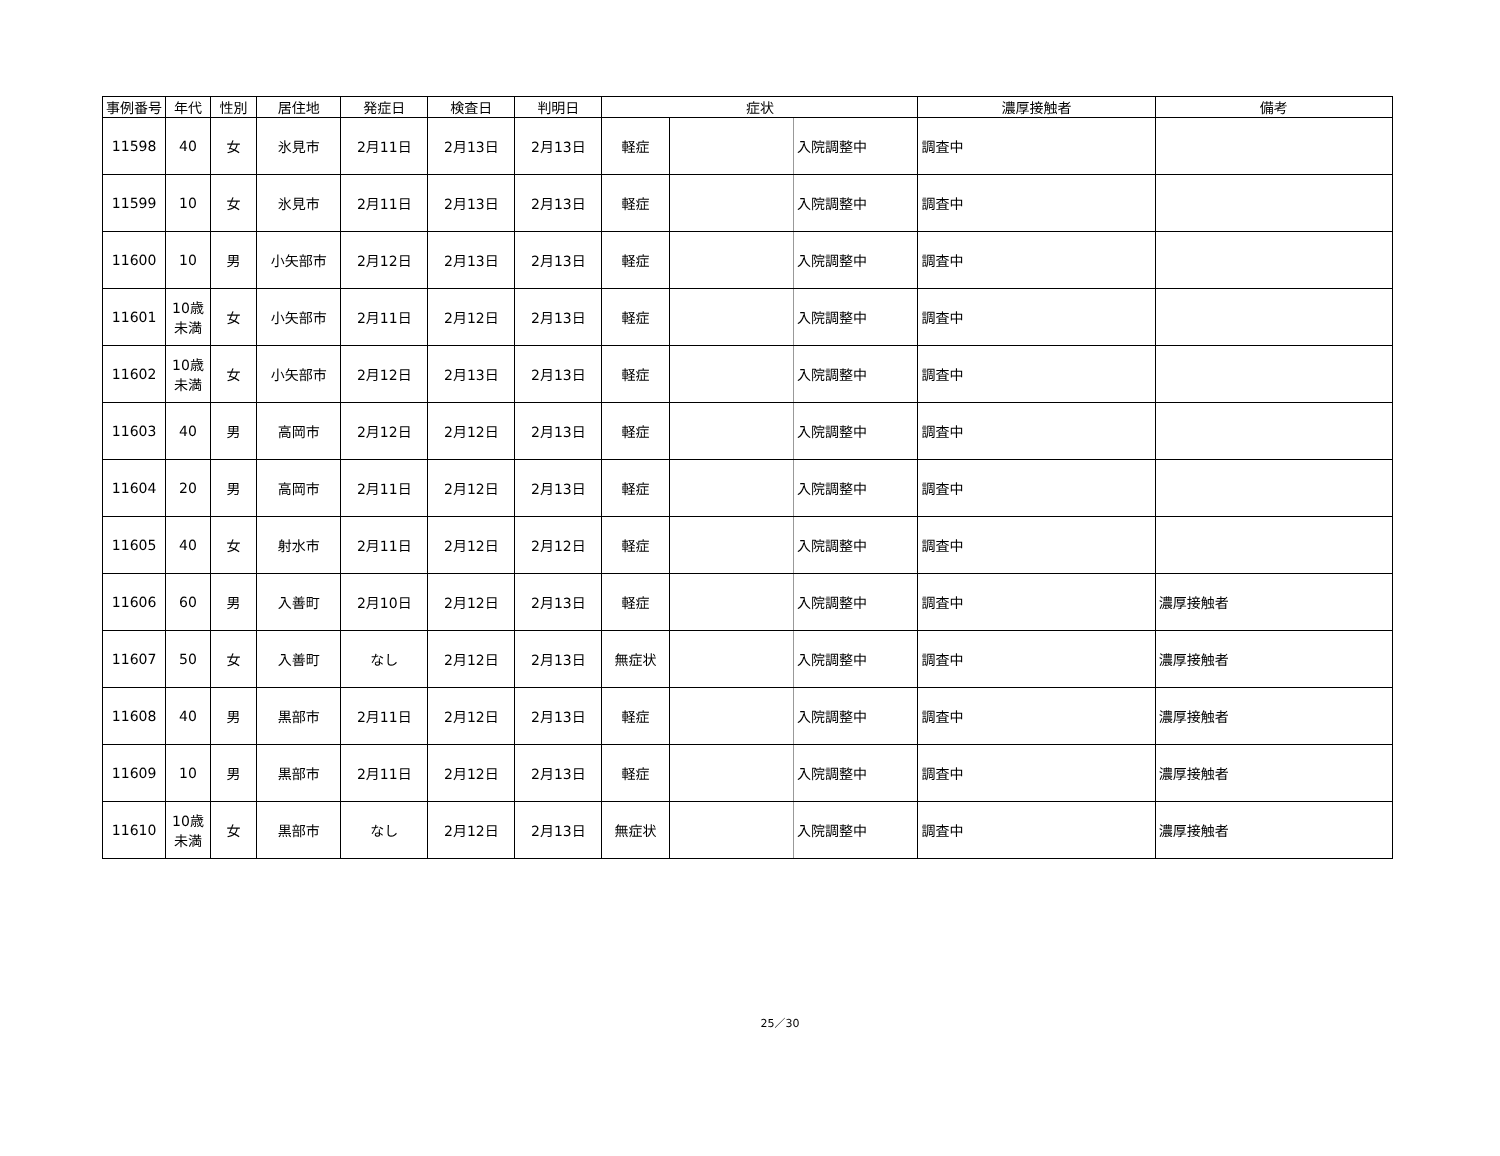| 事例番号 | 年代 | 性別 | 居住地 | 発症日 | 検査日 | 判明日 | 症状 | | | 濃厚接触者 | 備考 |
| --- | --- | --- | --- | --- | --- | --- | --- | --- | --- | --- | --- |
| 11598 | 40 | 女 | 氷見市 | 2月11日 | 2月13日 | 2月13日 | 軽症 | | 入院調整中 | 調査中 | |
| 11599 | 10 | 女 | 氷見市 | 2月11日 | 2月13日 | 2月13日 | 軽症 | | 入院調整中 | 調査中 | |
| 11600 | 10 | 男 | 小矢部市 | 2月12日 | 2月13日 | 2月13日 | 軽症 | | 入院調整中 | 調査中 | |
| 11601 | 10歳 未満 | 女 | 小矢部市 | 2月11日 | 2月12日 | 2月13日 | 軽症 | | 入院調整中 | 調査中 | |
| 11602 | 10歳 未満 | 女 | 小矢部市 | 2月12日 | 2月13日 | 2月13日 | 軽症 | | 入院調整中 | 調査中 | |
| 11603 | 40 | 男 | 高岡市 | 2月12日 | 2月12日 | 2月13日 | 軽症 | | 入院調整中 | 調査中 | |
| 11604 | 20 | 男 | 高岡市 | 2月11日 | 2月12日 | 2月13日 | 軽症 | | 入院調整中 | 調査中 | |
| 11605 | 40 | 女 | 射水市 | 2月11日 | 2月12日 | 2月12日 | 軽症 | | 入院調整中 | 調査中 | |
| 11606 | 60 | 男 | 入善町 | 2月10日 | 2月12日 | 2月13日 | 軽症 | | 入院調整中 | 調査中 | 濃厚接触者 |
| 11607 | 50 | 女 | 入善町 | なし | 2月12日 | 2月13日 | 無症状 | | 入院調整中 | 調査中 | 濃厚接触者 |
| 11608 | 40 | 男 | 黒部市 | 2月11日 | 2月12日 | 2月13日 | 軽症 | | 入院調整中 | 調査中 | 濃厚接触者 |
| 11609 | 10 | 男 | 黒部市 | 2月11日 | 2月12日 | 2月13日 | 軽症 | | 入院調整中 | 調査中 | 濃厚接触者 |
| 11610 | 10歳 未満 | 女 | 黒部市 | なし | 2月12日 | 2月13日 | 無症状 | | 入院調整中 | 調査中 | 濃厚接触者 |
25／30